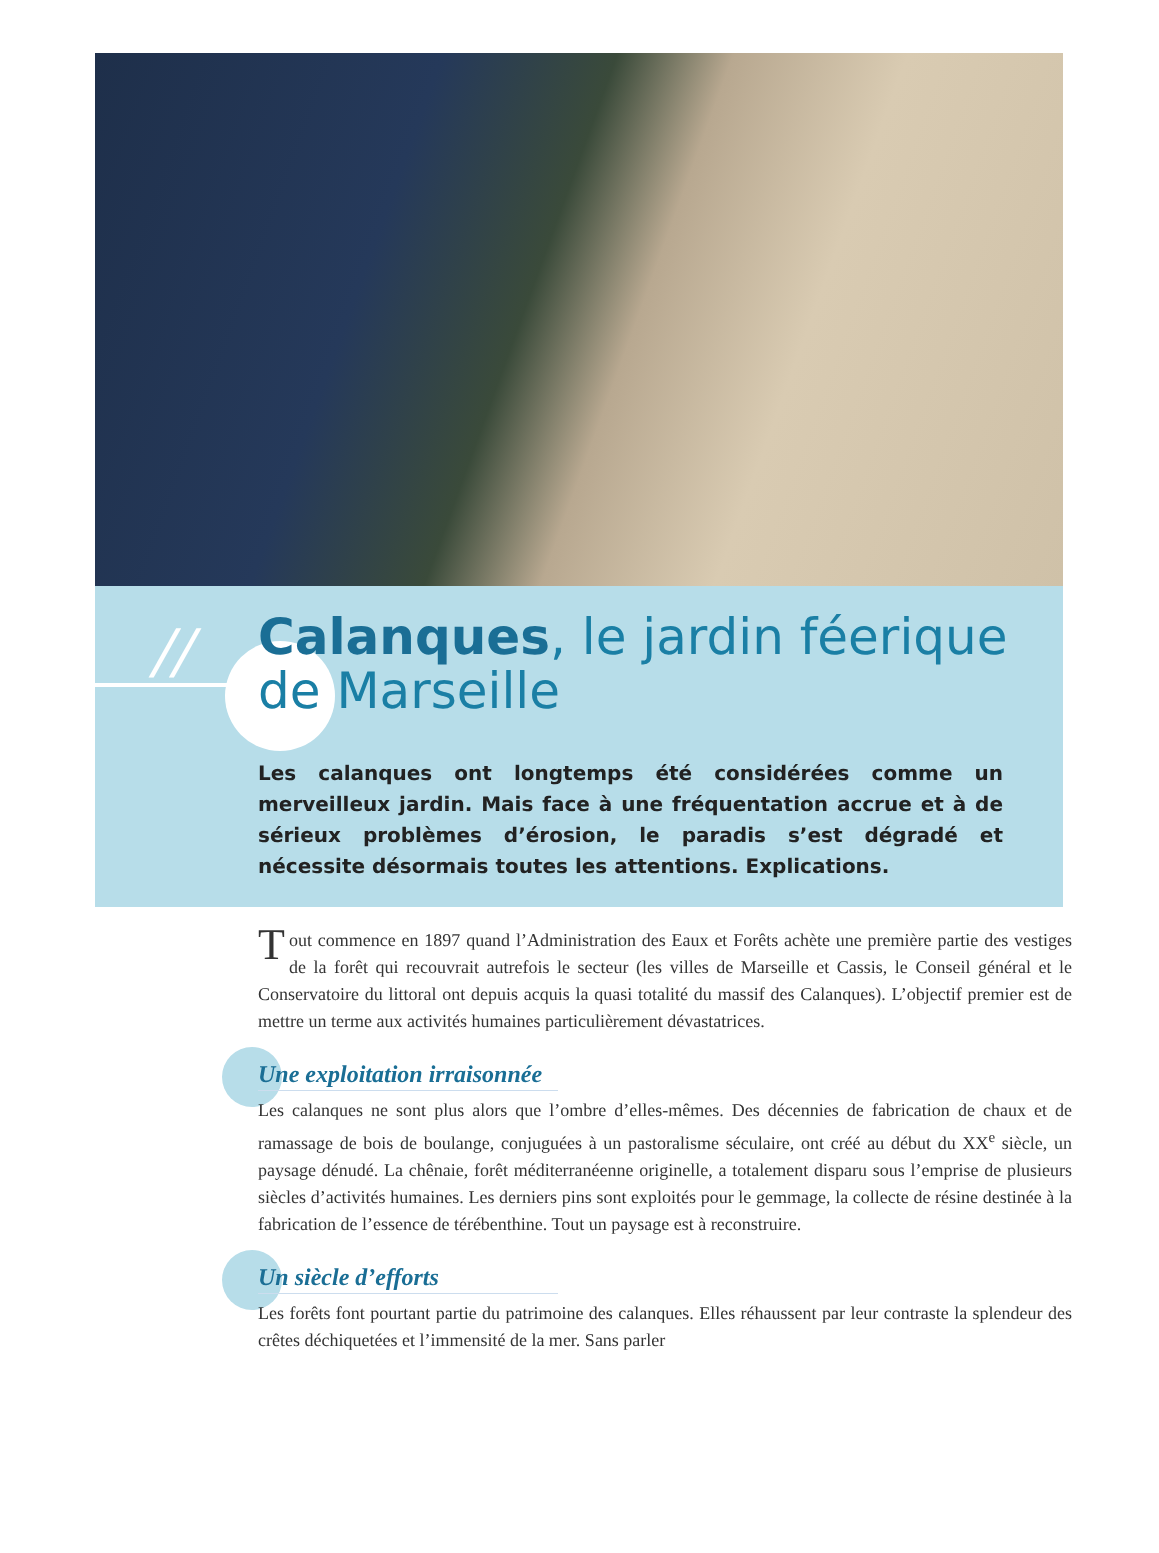//
Calanques, le jardin féerique
de Marseille
Les calanques ont longtemps été considérées comme un merveilleux jardin. Mais face à une fréquentation accrue et à de sérieux problèmes d’érosion, le paradis s’est dégradé et nécessite désormais toutes les attentions. Explications.
Tout commence en 1897 quand l’Administration des Eaux et Forêts achète une première partie des vestiges de la forêt qui recouvrait autrefois le secteur (les villes de Marseille et Cassis, le Conseil général et le Conservatoire du littoral ont depuis acquis la quasi totalité du massif des Calanques). L’objectif premier est de mettre un terme aux activités humaines particulièrement dévastatrices.
Une exploitation irraisonnée
Les calanques ne sont plus alors que l’ombre d’elles-mêmes. Des décennies de fabrication de chaux et de ramassage de bois de boulange, conjuguées à un pastoralisme séculaire, ont créé au début du XX<sup>e</sup> siècle, un paysage dénudé. La chênaie, forêt méditerranéenne originelle, a totalement disparu sous l’emprise de plusieurs siècles d’activités humaines. Les derniers pins sont exploités pour le gemmage, la collecte de résine destinée à la fabrication de l’essence de térébenthine. Tout un paysage est à reconstruire.
Un siècle d’efforts
Les forêts font pourtant partie du patrimoine des calanques. Elles réhaussent par leur contraste la splendeur des crêtes déchiquetées et l’immensité de la mer. Sans parler